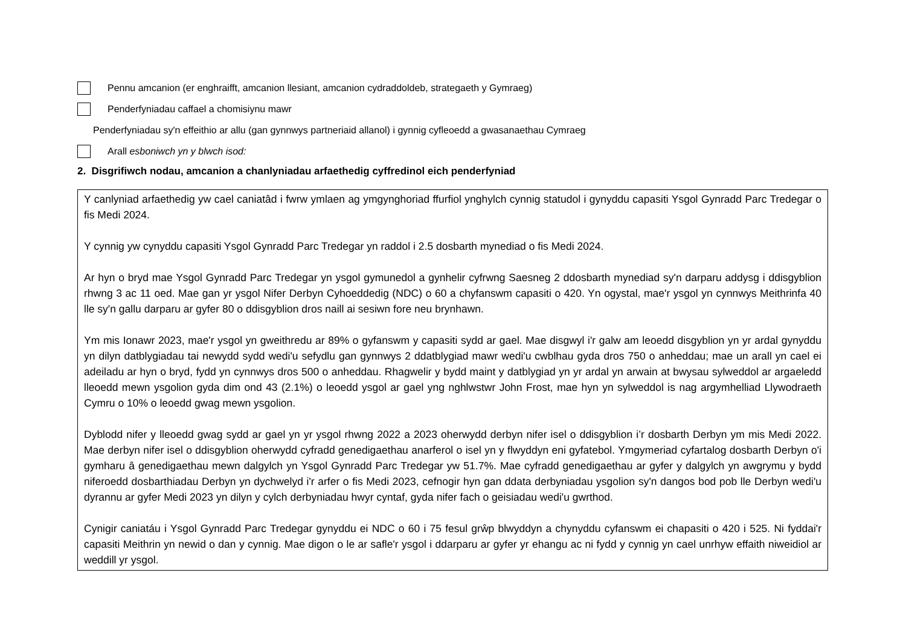Pennu amcanion (er enghraifft, amcanion llesiant, amcanion cydraddoldeb, strategaeth y Gymraeg)
Penderfyniadau caffael a chomisiynu mawr
Penderfyniadau sy'n effeithio ar allu (gan gynnwys partneriaid allanol) i gynnig cyfleoedd a gwasanaethau Cymraeg
Arall esboniwch yn y blwch isod:
2. Disgrifiwch nodau, amcanion a chanlyniadau arfaethedig cyffredinol eich penderfyniad
Y canlyniad arfaethedig yw cael caniatâd i fwrw ymlaen ag ymgynghoriad ffurfiol ynghylch cynnig statudol i gynyddu capasiti Ysgol Gynradd Parc Tredegar o fis Medi 2024.
Y cynnig yw cynyddu capasiti Ysgol Gynradd Parc Tredegar yn raddol i 2.5 dosbarth mynediad o fis Medi 2024.
Ar hyn o bryd mae Ysgol Gynradd Parc Tredegar yn ysgol gymunedol a gynhelir cyfrwng Saesneg 2 ddosbarth mynediad sy'n darparu addysg i ddisgyblion rhwng 3 ac 11 oed. Mae gan yr ysgol Nifer Derbyn Cyhoeddedig (NDC) o 60 a chyfanswm capasiti o 420. Yn ogystal, mae'r ysgol yn cynnwys Meithrinfa 40 lle sy'n gallu darparu ar gyfer 80 o ddisgyblion dros naill ai sesiwn fore neu brynhawn.
Ym mis Ionawr 2023, mae'r ysgol yn gweithredu ar 89% o gyfanswm y capasiti sydd ar gael. Mae disgwyl i'r galw am leoedd disgyblion yn yr ardal gynyddu yn dilyn datblygiadau tai newydd sydd wedi'u sefydlu gan gynnwys 2 ddatblygiad mawr wedi'u cwblhau gyda dros 750 o anheddau; mae un arall yn cael ei adeiladu ar hyn o bryd, fydd yn cynnwys dros 500 o anheddau. Rhagwelir y bydd maint y datblygiad yn yr ardal yn arwain at bwysau sylweddol ar argaeledd lleoedd mewn ysgolion gyda dim ond 43 (2.1%) o leoedd ysgol ar gael yng nghlwstwr John Frost, mae hyn yn sylweddol is nag argymhelliad Llywodraeth Cymru o 10% o leoedd gwag mewn ysgolion.
Dyblodd nifer y lleoedd gwag sydd ar gael yn yr ysgol rhwng 2022 a 2023 oherwydd derbyn nifer isel o ddisgyblion i’r dosbarth Derbyn ym mis Medi 2022. Mae derbyn nifer isel o ddisgyblion oherwydd cyfradd genedigaethau anarferol o isel yn y flwyddyn eni gyfatebol. Ymgymeriad cyfartalog dosbarth Derbyn o'i gymharu â genedigaethau mewn dalgylch yn Ysgol Gynradd Parc Tredegar yw 51.7%. Mae cyfradd genedigaethau ar gyfer y dalgylch yn awgrymu y bydd niferoedd dosbarthiadau Derbyn yn dychwelyd i'r arfer o fis Medi 2023, cefnogir hyn gan ddata derbyniadau ysgolion sy'n dangos bod pob lle Derbyn wedi'u dyrannu ar gyfer Medi 2023 yn dilyn y cylch derbyniadau hwyr cyntaf, gyda nifer fach o geisiadau wedi'u gwrthod.
Cynigir caniatáu i Ysgol Gynradd Parc Tredegar gynyddu ei NDC o 60 i 75 fesul grŵp blwyddyn a chynyddu cyfanswm ei chapasiti o 420 i 525. Ni fyddai'r capasiti Meithrin yn newid o dan y cynnig. Mae digon o le ar safle'r ysgol i ddarparu ar gyfer yr ehangu ac ni fydd y cynnig yn cael unrhyw effaith niweidiol ar weddill yr ysgol.